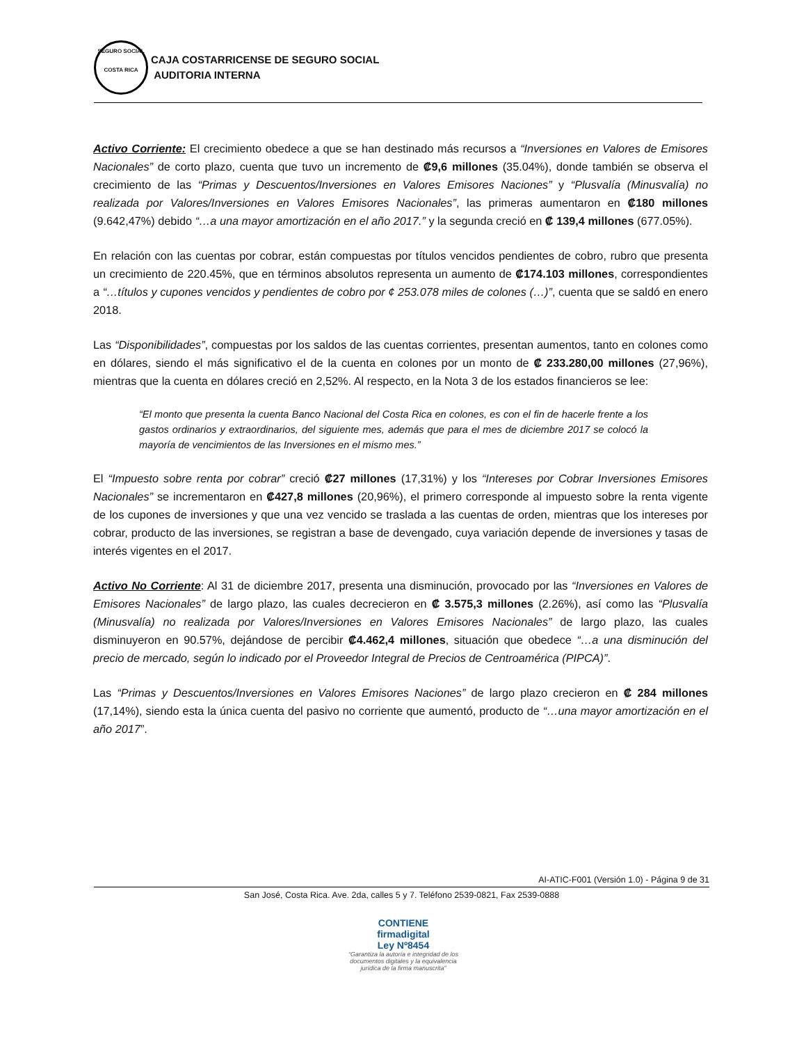SEGURO SOCIAL
COSTA RICA
CAJA COSTARRICENSE DE SEGURO SOCIAL
AUDITORIA INTERNA
Activo Corriente: El crecimiento obedece a que se han destinado más recursos a “Inversiones en Valores de Emisores Nacionales” de corto plazo, cuenta que tuvo un incremento de ₡9,6 millones (35.04%), donde también se observa el crecimiento de las “Primas y Descuentos/Inversiones en Valores Emisores Naciones” y “Plusvalía (Minusvalía) no realizada por Valores/Inversiones en Valores Emisores Nacionales”, las primeras aumentaron en ₡180 millones (9.642,47%) debido “…a una mayor amortización en el año 2017.” y la segunda creció en ₡ 139,4 millones (677.05%).
En relación con las cuentas por cobrar, están compuestas por títulos vencidos pendientes de cobro, rubro que presenta un crecimiento de 220.45%, que en términos absolutos representa un aumento de ₡174.103 millones, correspondientes a “…títulos y cupones vencidos y pendientes de cobro por ¢ 253.078 miles de colones (…)”, cuenta que se saldó en enero 2018.
Las “Disponibilidades”, compuestas por los saldos de las cuentas corrientes, presentan aumentos, tanto en colones como en dólares, siendo el más significativo el de la cuenta en colones por un monto de ₡ 233.280,00 millones (27,96%), mientras que la cuenta en dólares creció en 2,52%. Al respecto, en la Nota 3 de los estados financieros se lee:
“El monto que presenta la cuenta Banco Nacional del Costa Rica en colones, es con el fin de hacerle frente a los gastos ordinarios y extraordinarios, del siguiente mes, además que para el mes de diciembre 2017 se colocó la mayoría de vencimientos de las Inversiones en el mismo mes.”
El “Impuesto sobre renta por cobrar” creció ₡27 millones (17,31%) y los “Intereses por Cobrar Inversiones Emisores Nacionales” se incrementaron en ₡427,8 millones (20,96%), el primero corresponde al impuesto sobre la renta vigente de los cupones de inversiones y que una vez vencido se traslada a las cuentas de orden, mientras que los intereses por cobrar, producto de las inversiones, se registran a base de devengado, cuya variación depende de inversiones y tasas de interés vigentes en el 2017.
Activo No Corriente: Al 31 de diciembre 2017, presenta una disminución, provocado por las “Inversiones en Valores de Emisores Nacionales” de largo plazo, las cuales decrecieron en ₡ 3.575,3 millones (2.26%), así como las “Plusvalía (Minusvalía) no realizada por Valores/Inversiones en Valores Emisores Nacionales” de largo plazo, las cuales disminuyeron en 90.57%, dejándose de percibir ₡4.462,4 millones, situación que obedece “…a una disminución del precio de mercado, según lo indicado por el Proveedor Integral de Precios de Centroamérica (PIPCA)”.
Las “Primas y Descuentos/Inversiones en Valores Emisores Naciones” de largo plazo crecieron en ₡ 284 millones (17,14%), siendo esta la única cuenta del pasivo no corriente que aumentó, producto de “…una mayor amortización en el año 2017”.
AI-ATIC-F001 (Versión 1.0) - Página 9 de 31
San José, Costa Rica. Ave. 2da, calles 5 y 7. Teléfono 2539-0821, Fax 2539-0888
CONTIENE
firmadigital
Ley Nº8454
“Garantiza la autoría e integridad de los documentos digitales y la equivalencia jurídica de la firma manuscrita”